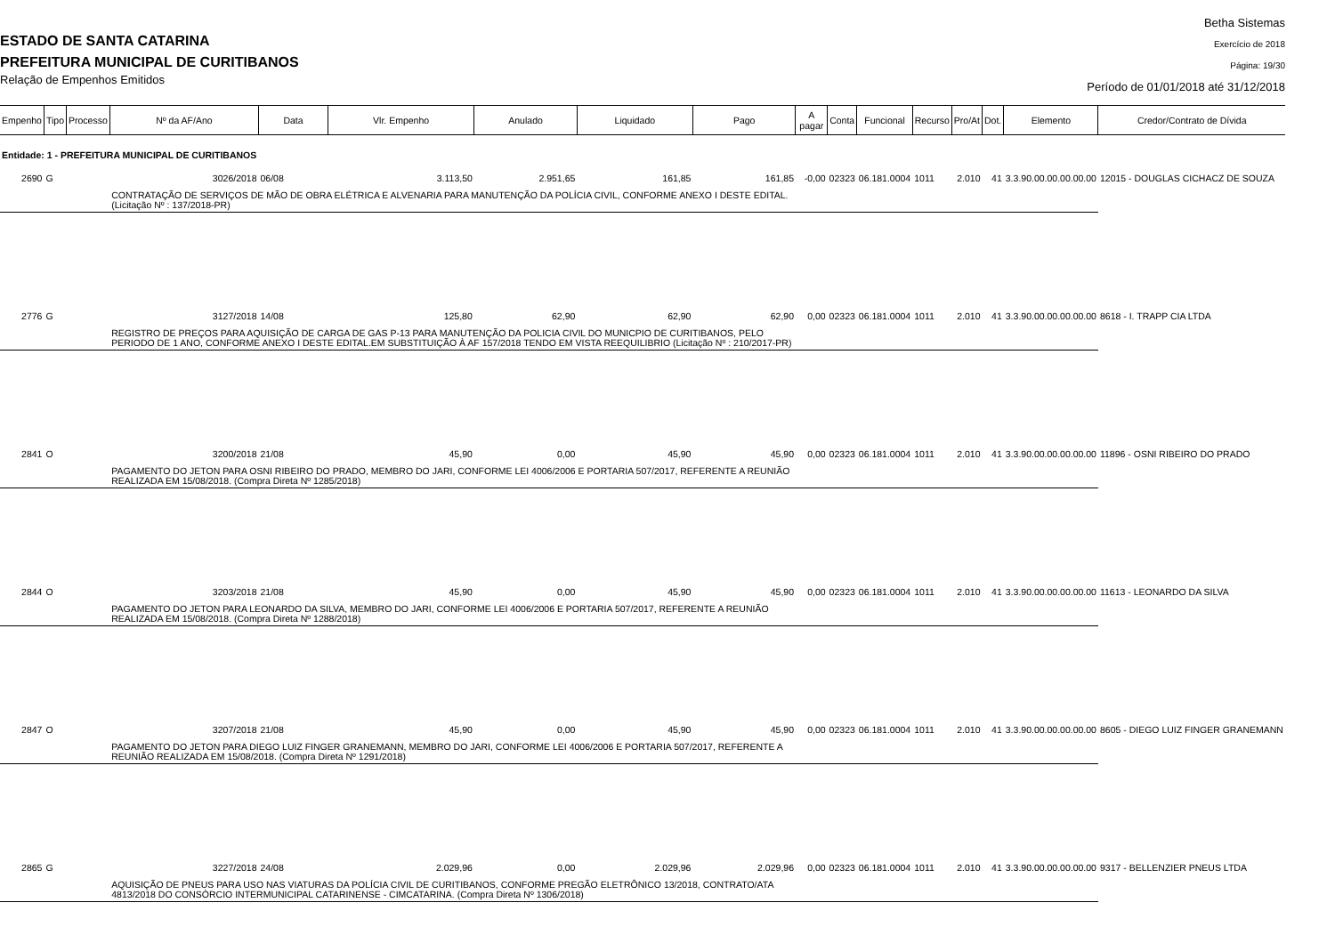ESTADO DE SANTA CATARINA
PREFEITURA MUNICIPAL DE CURITIBANOS
Relação de Empenhos Emitidos
Betha Sistemas
Exercício de 2018
Página: 19/30
Período de 01/01/2018 até 31/12/2018
| Empenho | Tipo | Processo | Nº da AF/Ano | Data | Vlr. Empenho | Anulado | Liquidado | Pago | A pagar | Conta | Funcional | Recurso | Pro/At | Dot. | Elemento | Credor/Contrato de Dívida |
| --- | --- | --- | --- | --- | --- | --- | --- | --- | --- | --- | --- | --- | --- | --- | --- | --- |
| Entidade: 1 - PREFEITURA MUNICIPAL DE CURITIBANOS | | | | | | | | | | | | | | | | |
| 2690 | G | | 3026/2018 | 06/08 | 3.113,50 | 2.951,65 | 161,85 | 161,85 | -0,00 | 02323 | 06.181.0004 | 1011 | 2.010 | 41 | 3.3.90.00.00.00.00.00 | 12015 - DOUGLAS CICHACZ DE SOUZA |
| | | | CONTRATAÇÃO DE SERVIÇOS DE MÃO DE OBRA ELÉTRICA E ALVENARIA PARA MANUTENÇÃO DA POLÍCIA CIVIL, CONFORME ANEXO I DESTE EDITAL. (Licitação Nº : 137/2018-PR) | | | | | | | | | | | | | |
| 2776 | G | | 3127/2018 | 14/08 | 125,80 | 62,90 | 62,90 | 62,90 | 0,00 | 02323 | 06.181.0004 | 1011 | 2.010 | 41 | 3.3.90.00.00.00.00.00 | 8618 - I. TRAPP CIA LTDA |
| | | | REGISTRO DE PREÇOS PARA AQUISIÇÃO DE CARGA DE GAS P-13 PARA MANUTENÇÃO DA POLICIA CIVIL DO MUNICPIO DE CURITIBANOS, PELO PERIODO DE 1 ANO, CONFORME ANEXO I DESTE EDITAL.EM SUBSTITUIÇÃO À AF 157/2018 TENDO EM VISTA REEQUILIBRIO (Licitação Nº : 210/2017-PR) | | | | | | | | | | | | | |
| 2841 | O | | 3200/2018 | 21/08 | 45,90 | 0,00 | 45,90 | 45,90 | 0,00 | 02323 | 06.181.0004 | 1011 | 2.010 | 41 | 3.3.90.00.00.00.00.00 | 11896 - OSNI RIBEIRO DO PRADO |
| | | | PAGAMENTO DO JETON PARA OSNI RIBEIRO DO PRADO, MEMBRO DO JARI, CONFORME LEI 4006/2006 E PORTARIA 507/2017, REFERENTE A REUNIÃO REALIZADA EM 15/08/2018. (Compra Direta Nº 1285/2018) | | | | | | | | | | | | | |
| 2844 | O | | 3203/2018 | 21/08 | 45,90 | 0,00 | 45,90 | 45,90 | 0,00 | 02323 | 06.181.0004 | 1011 | 2.010 | 41 | 3.3.90.00.00.00.00.00 | 11613 - LEONARDO DA SILVA |
| | | | PAGAMENTO DO JETON PARA LEONARDO DA SILVA, MEMBRO DO JARI, CONFORME LEI 4006/2006 E PORTARIA 507/2017, REFERENTE A REUNIÃO REALIZADA EM 15/08/2018. (Compra Direta Nº 1288/2018) | | | | | | | | | | | | | |
| 2847 | O | | 3207/2018 | 21/08 | 45,90 | 0,00 | 45,90 | 45,90 | 0,00 | 02323 | 06.181.0004 | 1011 | 2.010 | 41 | 3.3.90.00.00.00.00.00 | 8605 - DIEGO LUIZ FINGER GRANEMANN |
| | | | PAGAMENTO DO JETON PARA DIEGO LUIZ FINGER GRANEMANN, MEMBRO DO JARI, CONFORME LEI 4006/2006 E PORTARIA 507/2017, REFERENTE A REUNIÃO REALIZADA EM 15/08/2018. (Compra Direta Nº 1291/2018) | | | | | | | | | | | | | |
| 2865 | G | | 3227/2018 | 24/08 | 2.029,96 | 0,00 | 2.029,96 | 2.029,96 | 0,00 | 02323 | 06.181.0004 | 1011 | 2.010 | 41 | 3.3.90.00.00.00.00.00 | 9317 - BELLENZIER PNEUS LTDA |
| | | | AQUISIÇÃO DE PNEUS PARA USO NAS VIATURAS DA POLÍCIA CIVIL DE CURITIBANOS, CONFORME PREGÃO ELETRÔNICO 13/2018, CONTRATO/ATA 4813/2018 DO CONSÓRCIO INTERMUNICIPAL CATARINENSE - CIMCATARINA. (Compra Direta Nº 1306/2018) | | | | | | | | | | | | | |